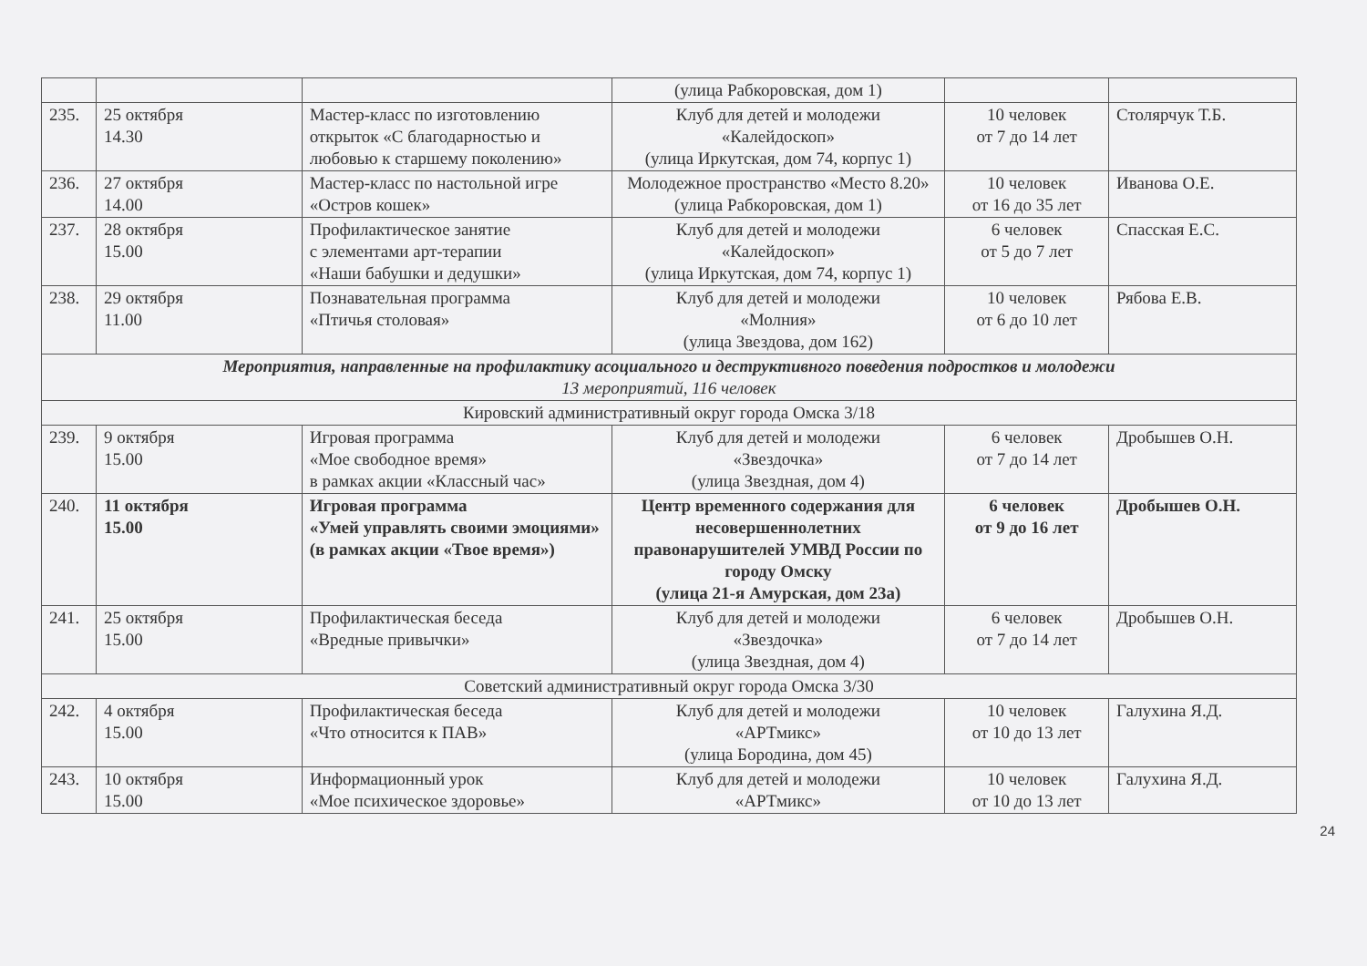| | | | (улица Рабкоровская, дом 1) | | |
| 235. | 25 октября 14.30 | Мастер-класс по изготовлению открыток «С благодарностью и любовью к старшему поколению» | Клуб для детей и молодежи «Калейдоскоп» (улица Иркутская, дом 74, корпус 1) | 10 человек от 7 до 14 лет | Столярчук Т.Б. |
| 236. | 27 октября 14.00 | Мастер-класс по настольной игре «Остров кошек» | Молодежное пространство «Место 8.20» (улица Рабкоровская, дом 1) | 10 человек от 16 до 35 лет | Иванова О.Е. |
| 237. | 28 октября 15.00 | Профилактическое занятие с элементами арт-терапии «Наши бабушки и дедушки» | Клуб для детей и молодежи «Калейдоскоп» (улица Иркутская, дом 74, корпус 1) | 6 человек от 5 до 7 лет | Спасская Е.С. |
| 238. | 29 октября 11.00 | Познавательная программа «Птичья столовая» | Клуб для детей и молодежи «Молния» (улица Звездова, дом 162) | 10 человек от 6 до 10 лет | Рябова Е.В. |
| Мероприятия, направленные на профилактику асоциального и деструктивного поведения подростков и молодежи 13 мероприятий, 116 человек | | | | | |
| Кировский административный округ города Омска 3/18 | | | | | |
| 239. | 9 октября 15.00 | Игровая программа «Мое свободное время» в рамках акции «Классный час» | Клуб для детей и молодежи «Звездочка» (улица Звездная, дом 4) | 6 человек от 7 до 14 лет | Дробышев О.Н. |
| 240. | 11 октября 15.00 | Игровая программа «Умей управлять своими эмоциями» (в рамках акции «Твое время») | Центр временного содержания для несовершеннолетних правонарушителей УМВД России по городу Омску (улица 21-я Амурская, дом 23а) | 6 человек от 9 до 16 лет | Дробышев О.Н. |
| 241. | 25 октября 15.00 | Профилактическая беседа «Вредные привычки» | Клуб для детей и молодежи «Звездочка» (улица Звездная, дом 4) | 6 человек от 7 до 14 лет | Дробышев О.Н. |
| Советский административный округ города Омска 3/30 | | | | | |
| 242. | 4 октября 15.00 | Профилактическая беседа «Что относится к ПАВ» | Клуб для детей и молодежи «АРТмикс» (улица Бородина, дом 45) | 10 человек от 10 до 13 лет | Галухина Я.Д. |
| 243. | 10 октября 15.00 | Информационный урок «Мое психическое здоровье» | Клуб для детей и молодежи «АРТмикс» | 10 человек от 10 до 13 лет | Галухина Я.Д. |
24